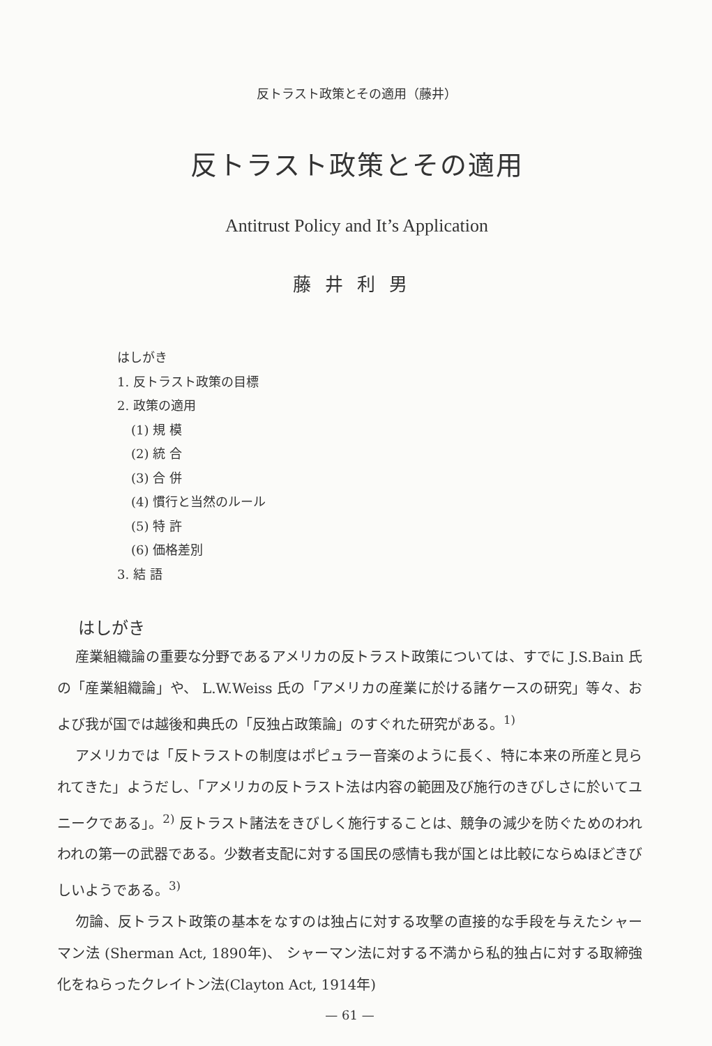反トラスト政策とその適用（藤井）
反トラスト政策とその適用
Antitrust Policy and It’s Application
藤井利男
はしがき
1. 反トラスト政策の目標
2. 政策の適用
(1) 規 模
(2) 統 合
(3) 合 併
(4) 慣行と当然のルール
(5) 特 許
(6) 価格差別
3. 結 語
はしがき
産業組織論の重要な分野であるアメリカの反トラスト政策については、すでに J.S.Bain 氏の「産業組織論」や、 L.W.Weiss 氏の「アメリカの産業に於ける諸ケースの研究」等々、および我が国では越後和典氏の「反独占政策論」のすぐれた研究がある。<sup>1)</sup>
アメリカでは「反トラストの制度はポピュラー音楽のように長く、特に本来の所産と見られてきた」ようだし、「アメリカの反トラスト法は内容の範囲及び施行のきびしさに於いてユニークである」。<sup>2)</sup> 反トラスト諸法をきびしく施行することは、競争の減少を防ぐためのわれわれの第一の武器である。少数者支配に対する国民の感情も我が国とは比較にならぬほどきびしいようである。<sup>3)</sup>
勿論、反トラスト政策の基本をなすのは独占に対する攻撃の直接的な手段を与えたシャーマン法 (Sherman Act, 1890年)、 シャーマン法に対する不満から私的独占に対する取締強化をねらったクレイトン法(Clayton Act, 1914年)
— 61 —